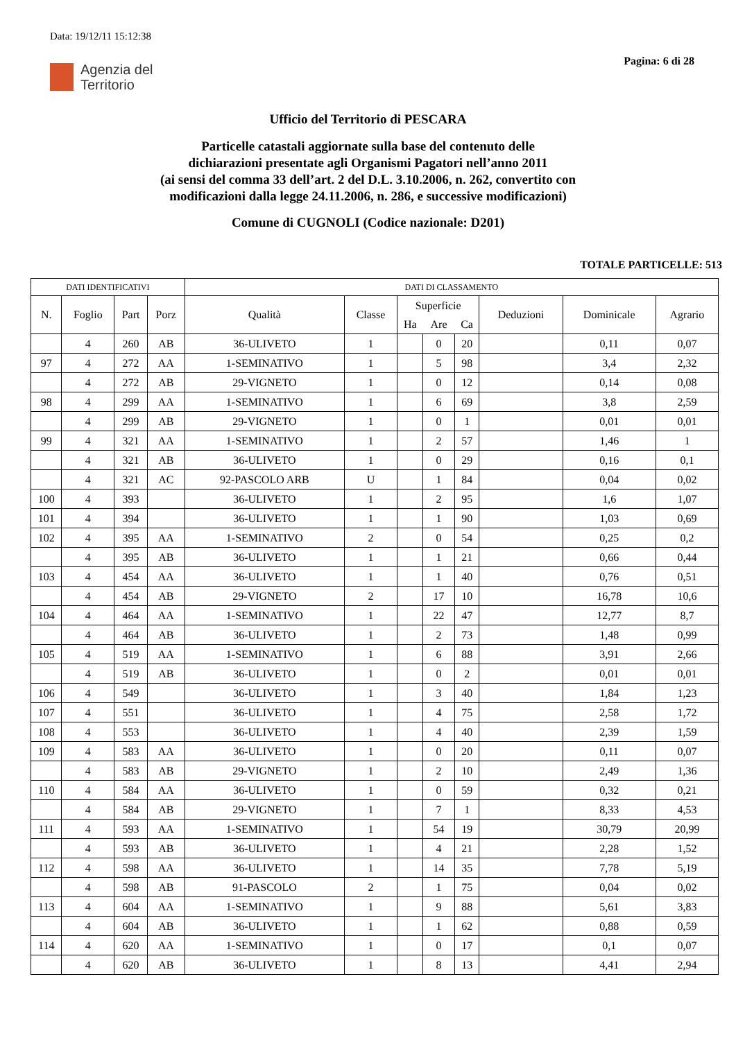Data: 19/12/11 15:12:38
Agenzia del
Territorio
Pagina: 6 di 28
Ufficio del Territorio di PESCARA
Particelle catastali aggiornate sulla base del contenuto delle
dichiarazioni presentate agli Organismi Pagatori nell’anno 2011
(ai sensi del comma 33 dell’art. 2 del D.L. 3.10.2006, n. 262, convertito con
modificazioni dalla legge 24.11.2006, n. 286, e successive modificazioni)
Comune di CUGNOLI (Codice nazionale: D201)
TOTALE PARTICELLE: 513
| DATI IDENTIFICATIVI | | | | DATI DI CLASSAMENTO | | | | | | | |
| --- | --- | --- | --- | --- | --- | --- | --- | --- | --- | --- | --- |
| N. | Foglio | Part | Porz | Qualità | Classe | Superficie | | | Deduzioni | Dominicale | Agrario |
| | | | | | | Ha | Are | Ca | | | |
| | 4 | 260 | AB | 36-ULIVETO | 1 | | 0 | 20 | | 0,11 | 0,07 |
| 97 | 4 | 272 | AA | 1-SEMINATIVO | 1 | | 5 | 98 | | 3,4 | 2,32 |
| | 4 | 272 | AB | 29-VIGNETO | 1 | | 0 | 12 | | 0,14 | 0,08 |
| 98 | 4 | 299 | AA | 1-SEMINATIVO | 1 | | 6 | 69 | | 3,8 | 2,59 |
| | 4 | 299 | AB | 29-VIGNETO | 1 | | 0 | 1 | | 0,01 | 0,01 |
| 99 | 4 | 321 | AA | 1-SEMINATIVO | 1 | | 2 | 57 | | 1,46 | 1 |
| | 4 | 321 | AB | 36-ULIVETO | 1 | | 0 | 29 | | 0,16 | 0,1 |
| | 4 | 321 | AC | 92-PASCOLO ARB | U | | 1 | 84 | | 0,04 | 0,02 |
| 100 | 4 | 393 | | 36-ULIVETO | 1 | | 2 | 95 | | 1,6 | 1,07 |
| 101 | 4 | 394 | | 36-ULIVETO | 1 | | 1 | 90 | | 1,03 | 0,69 |
| 102 | 4 | 395 | AA | 1-SEMINATIVO | 2 | | 0 | 54 | | 0,25 | 0,2 |
| | 4 | 395 | AB | 36-ULIVETO | 1 | | 1 | 21 | | 0,66 | 0,44 |
| 103 | 4 | 454 | AA | 36-ULIVETO | 1 | | 1 | 40 | | 0,76 | 0,51 |
| | 4 | 454 | AB | 29-VIGNETO | 2 | | 17 | 10 | | 16,78 | 10,6 |
| 104 | 4 | 464 | AA | 1-SEMINATIVO | 1 | | 22 | 47 | | 12,77 | 8,7 |
| | 4 | 464 | AB | 36-ULIVETO | 1 | | 2 | 73 | | 1,48 | 0,99 |
| 105 | 4 | 519 | AA | 1-SEMINATIVO | 1 | | 6 | 88 | | 3,91 | 2,66 |
| | 4 | 519 | AB | 36-ULIVETO | 1 | | 0 | 2 | | 0,01 | 0,01 |
| 106 | 4 | 549 | | 36-ULIVETO | 1 | | 3 | 40 | | 1,84 | 1,23 |
| 107 | 4 | 551 | | 36-ULIVETO | 1 | | 4 | 75 | | 2,58 | 1,72 |
| 108 | 4 | 553 | | 36-ULIVETO | 1 | | 4 | 40 | | 2,39 | 1,59 |
| 109 | 4 | 583 | AA | 36-ULIVETO | 1 | | 0 | 20 | | 0,11 | 0,07 |
| | 4 | 583 | AB | 29-VIGNETO | 1 | | 2 | 10 | | 2,49 | 1,36 |
| 110 | 4 | 584 | AA | 36-ULIVETO | 1 | | 0 | 59 | | 0,32 | 0,21 |
| | 4 | 584 | AB | 29-VIGNETO | 1 | | 7 | 1 | | 8,33 | 4,53 |
| 111 | 4 | 593 | AA | 1-SEMINATIVO | 1 | | 54 | 19 | | 30,79 | 20,99 |
| | 4 | 593 | AB | 36-ULIVETO | 1 | | 4 | 21 | | 2,28 | 1,52 |
| 112 | 4 | 598 | AA | 36-ULIVETO | 1 | | 14 | 35 | | 7,78 | 5,19 |
| | 4 | 598 | AB | 91-PASCOLO | 2 | | 1 | 75 | | 0,04 | 0,02 |
| 113 | 4 | 604 | AA | 1-SEMINATIVO | 1 | | 9 | 88 | | 5,61 | 3,83 |
| | 4 | 604 | AB | 36-ULIVETO | 1 | | 1 | 62 | | 0,88 | 0,59 |
| 114 | 4 | 620 | AA | 1-SEMINATIVO | 1 | | 0 | 17 | | 0,1 | 0,07 |
| | 4 | 620 | AB | 36-ULIVETO | 1 | | 8 | 13 | | 4,41 | 2,94 |